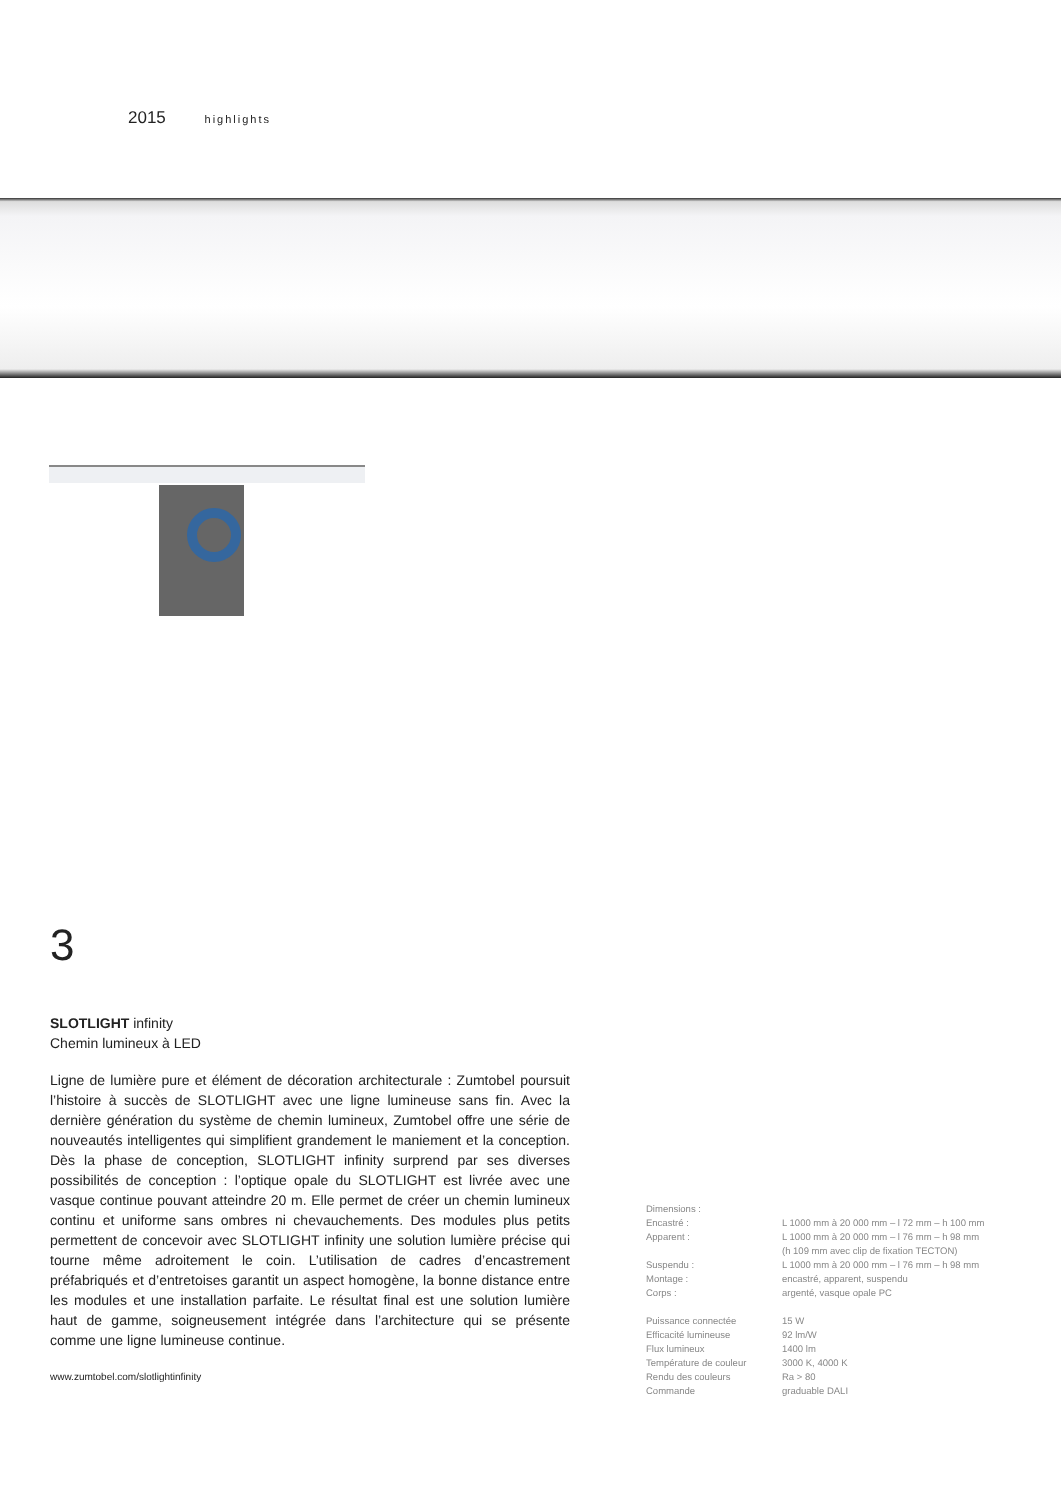2015 highlights
3
SLOTLIGHT infinity
Chemin lumineux à LED
Ligne de lumière pure et élément de décoration architecturale : Zumtobel poursuit l’histoire à succès de SLOTLIGHT avec une ligne lumineuse sans fin. Avec la dernière génération du système de chemin lumineux, Zumtobel offre une série de nouveautés intelligentes qui simplifient grandement le maniement et la conception. Dès la phase de conception, SLOTLIGHT infinity surprend par ses diverses possibilités de conception : l’optique opale du SLOTLIGHT est livrée avec une vasque continue pouvant atteindre 20 m. Elle permet de créer un chemin lumineux continu et uniforme sans ombres ni chevauchements. Des modules plus petits permettent de concevoir avec SLOTLIGHT infinity une solution lumière précise qui tourne même adroitement le coin. L’utilisation de cadres d’encastrement préfabriqués et d’entretoises garantit un aspect homogène, la bonne distance entre les modules et une installation parfaite. Le résultat final est une solution lumière haut de gamme, soigneusement intégrée dans l’architecture qui se présente comme une ligne lumineuse continue.
www.zumtobel.com/slotlightinfinity
| Dimensions : | |
| Encastré : | L 1000 mm à 20 000 mm – l 72 mm – h 100 mm |
| Apparent : | L 1000 mm à 20 000 mm – l 76 mm – h 98 mm (h 109 mm avec clip de fixation TECTON) |
| Suspendu : | L 1000 mm à 20 000 mm – l 76 mm – h 98 mm |
| Montage : | encastré, apparent, suspendu |
| Corps : | argenté, vasque opale PC |
| Puissance connectée | 15 W |
| Efficacité lumineuse | 92 lm/W |
| Flux lumineux | 1400 lm |
| Température de couleur | 3000 K, 4000 K |
| Rendu des couleurs | Ra > 80 |
| Commande | graduable DALI |